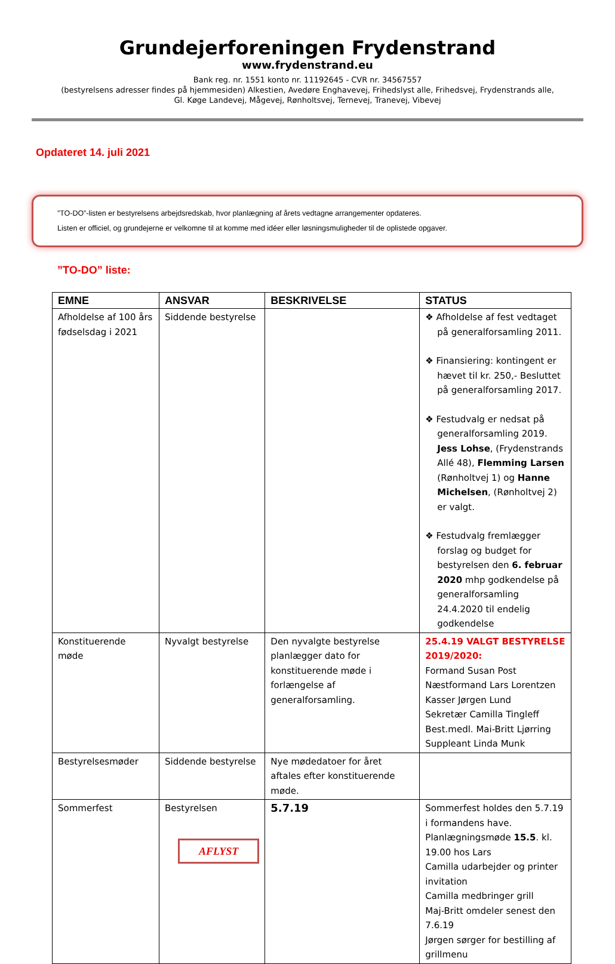Grundejerforeningen Frydenstrand
www.frydenstrand.eu
Bank reg. nr. 1551 konto nr. 11192645 - CVR nr. 34567557
(bestyrelsens adresser findes på hjemmesiden) Alkestien, Avedøre Enghavevej, Frihedslyst alle, Frihedsvej, Frydenstrands alle,
Gl. Køge Landevej, Mågevej, Rønholtsvej, Ternevej, Tranevej, Vibevej
Opdateret 14. juli 2021
”TO-DO”-listen er bestyrelsens arbejdsredskab, hvor planlægning af årets vedtagne arrangementer opdateres.
Listen er officiel, og grundejerne er velkomne til at komme med idéer eller løsningsmuligheder til de oplistede opgaver.
”TO-DO” liste:
| EMNE | ANSVAR | BESKRIVELSE | STATUS |
| --- | --- | --- | --- |
| Afholdelse af 100 års fødselsdag i 2021 | Siddende bestyrelse | | ❖ Afholdelse af fest vedtaget på generalforsamling 2011. ❖ Finansiering: kontingent er hævet til kr. 250,- Besluttet på generalforsamling 2017. ❖ Festudvalg er nedsat på generalforsamling 2019. Jess Lohse , (Frydenstrands Allé 48), Flemming Larsen (Rønholtvej 1) og Hanne Michelsen , (Rønholtvej 2) er valgt. ❖ Festudvalg fremlægger forslag og budget for bestyrelsen den 6. februar 2020 mhp godkendelse på generalforsamling 24.4.2020 til endelig godkendelse |
| Konstituerende møde | Nyvalgt bestyrelse | Den nyvalgte bestyrelse planlægger dato for konstituerende møde i forlængelse af generalforsamling. | 25.4.19 VALGT BESTYRELSE 2019/2020: Formand Susan Post Næstformand Lars Lorentzen Kasser Jørgen Lund Sekretær Camilla Tingleff Best.medl. Mai-Britt Ljørring Suppleant Linda Munk |
| Bestyrelsesmøder | Siddende bestyrelse | Nye mødedatoer for året aftales efter konstituerende møde. | |
| Sommerfest | Bestyrelsen AFLYST | 5.7.19 | Sommerfest holdes den 5.7.19 i formandens have. Planlægningsmøde 15.5 . kl. 19.00 hos Lars Camilla udarbejder og printer invitation Camilla medbringer grill Maj-Britt omdeler senest den 7.6.19 Jørgen sørger for bestilling af grillmenu |